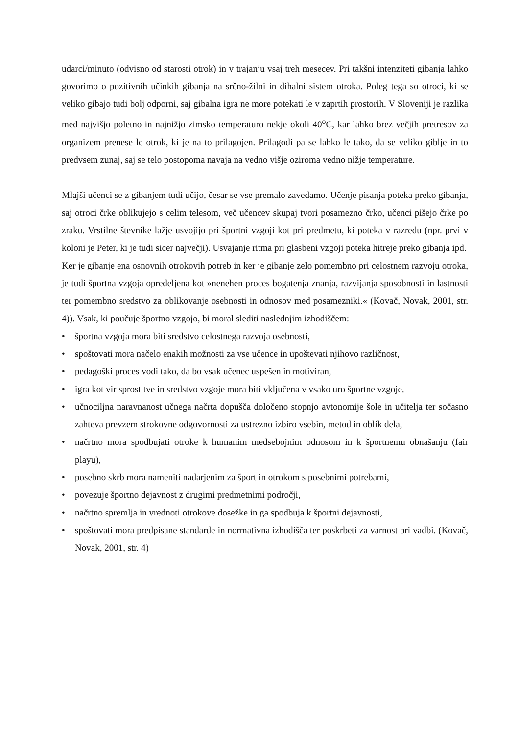udarci/minuto (odvisno od starosti otrok) in v trajanju vsaj treh mesecev. Pri takšni intenziteti gibanja lahko govorimo o pozitivnih učinkih gibanja na srčno-žilni in dihalni sistem otroka. Poleg tega so otroci, ki se veliko gibajo tudi bolj odporni, saj gibalna igra ne more potekati le v zaprtih prostorih. V Sloveniji je razlika med najvišjo poletno in najnižjo zimsko temperaturo nekje okoli 40<sup>o</sup>C, kar lahko brez večjih pretresov za organizem prenese le otrok, ki je na to prilagojen. Prilagodi pa se lahko le tako, da se veliko giblje in to predvsem zunaj, saj se telo postopoma navaja na vedno višje oziroma vedno nižje temperature.
Mlajši učenci se z gibanjem tudi učijo, česar se vse premalo zavedamo. Učenje pisanja poteka preko gibanja, saj otroci črke oblikujejo s celim telesom, več učencev skupaj tvori posamezno črko, učenci pišejo črke po zraku. Vrstilne števnike lažje usvojijo pri športni vzgoji kot pri predmetu, ki poteka v razredu (npr. prvi v koloni je Peter, ki je tudi sicer največji). Usvajanje ritma pri glasbeni vzgoji poteka hitreje preko gibanja ipd.
Ker je gibanje ena osnovnih otrokovih potreb in ker je gibanje zelo pomembno pri celostnem razvoju otroka, je tudi športna vzgoja opredeljena kot »nenehen proces bogatenja znanja, razvijanja sposobnosti in lastnosti ter pomembno sredstvo za oblikovanje osebnosti in odnosov med posamezniki.« (Kovač, Novak, 2001, str. 4)). Vsak, ki poučuje športno vzgojo, bi moral slediti naslednjim izhodiščem:
• športna vzgoja mora biti sredstvo celostnega razvoja osebnosti,
• spoštovati mora načelo enakih možnosti za vse učence in upoštevati njihovo različnost,
• pedagoški proces vodi tako, da bo vsak učenec uspešen in motiviran,
• igra kot vir sprostitve in sredstvo vzgoje mora biti vključena v vsako uro športne vzgoje,
• učnociljna naravnanost učnega načrta dopušča določeno stopnjo avtonomije šole in učitelja ter sočasno zahteva prevzem strokovne odgovornosti za ustrezno izbiro vsebin, metod in oblik dela,
• načrtno mora spodbujati otroke k humanim medsebojnim odnosom in k športnemu obnašanju (fair playu),
• posebno skrb mora nameniti nadarjenim za šport in otrokom s posebnimi potrebami,
• povezuje športno dejavnost z drugimi predmetnimi področji,
• načrtno spremlja in vrednoti otrokove dosežke in ga spodbuja k športni dejavnosti,
• spoštovati mora predpisane standarde in normativna izhodišča ter poskrbeti za varnost pri vadbi. (Kovač, Novak, 2001, str. 4)